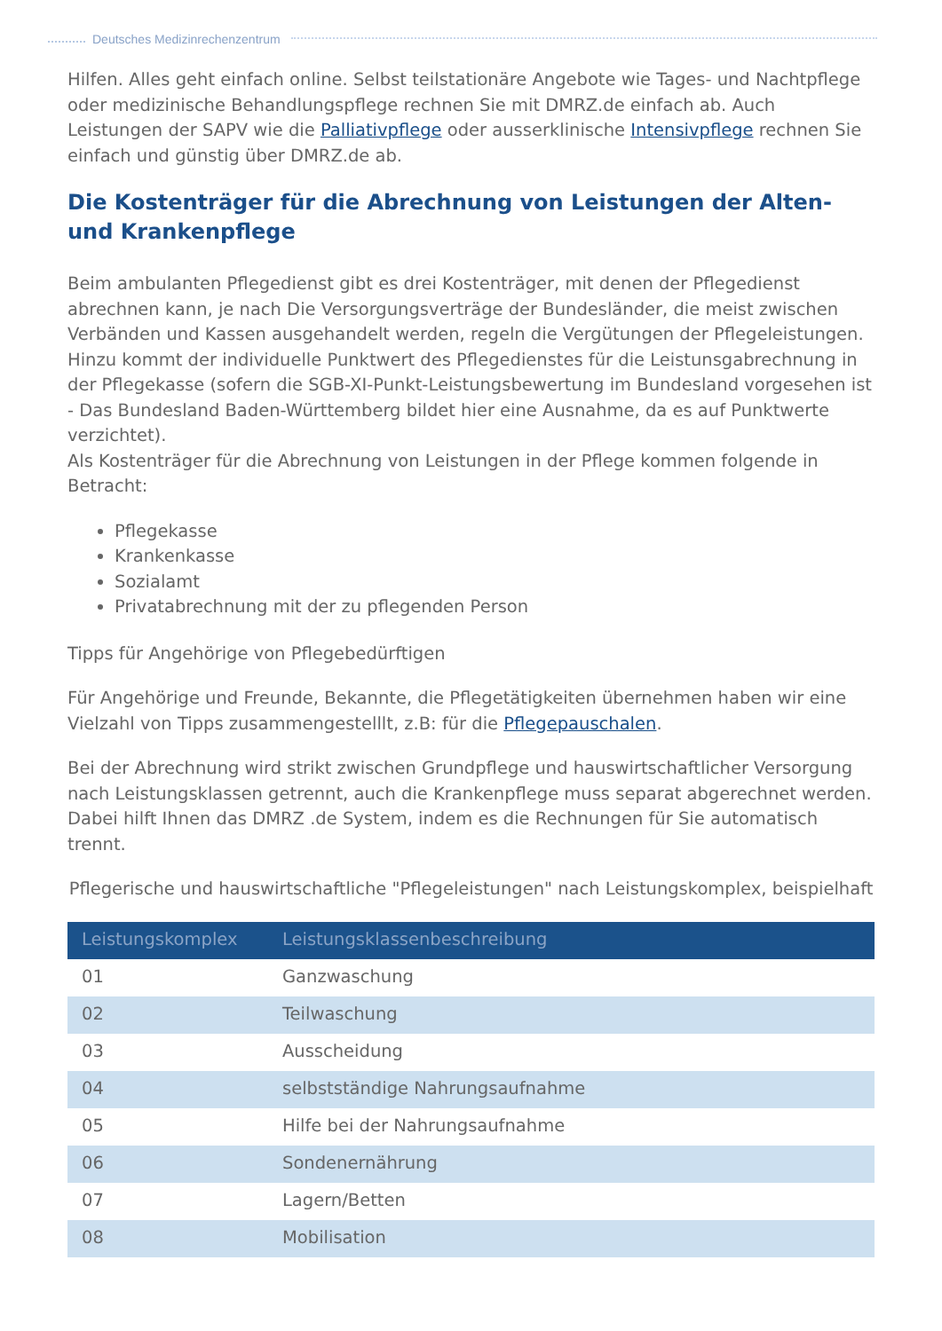Deutsches Medizinrechenzentrum
Hilfen. Alles geht einfach online. Selbst teilstationäre Angebote wie Tages- und Nachtpflege oder medizinische Behandlungspflege rechnen Sie mit DMRZ.de einfach ab. Auch Leistungen der SAPV wie die Palliativpflege oder ausserklinische Intensivpflege rechnen Sie einfach und günstig über DMRZ.de ab.
Die Kostenträger für die Abrechnung von Leistungen der Alten- und Krankenpflege
Beim ambulanten Pflegedienst gibt es drei Kostenträger, mit denen der Pflegedienst abrechnen kann, je nach Die Versorgungsverträge der Bundesländer, die meist zwischen Verbänden und Kassen ausgehandelt werden, regeln die Vergütungen der Pflegeleistungen. Hinzu kommt der individuelle Punktwert des Pflegedienstes für die Leistunsgabrechnung in der Pflegekasse (sofern die SGB-XI-Punkt-Leistungsbewertung im Bundesland vorgesehen ist - Das Bundesland Baden-Württemberg bildet hier eine Ausnahme, da es auf Punktwerte verzichtet).
Als Kostenträger für die Abrechnung von Leistungen in der Pflege kommen folgende in Betracht:
Pflegekasse
Krankenkasse
Sozialamt
Privatabrechnung mit der zu pflegenden Person
Tipps für Angehörige von Pflegebedürftigen
Für Angehörige und Freunde, Bekannte, die Pflegetätigkeiten übernehmen haben wir eine Vielzahl von Tipps zusammengestelllt, z.B: für die Pflegepauschalen.
Bei der Abrechnung wird strikt zwischen Grundpflege und hauswirtschaftlicher Versorgung nach Leistungsklassen getrennt, auch die Krankenpflege muss separat abgerechnet werden. Dabei hilft Ihnen das DMRZ .de System, indem es die Rechnungen für Sie automatisch trennt.
Pflegerische und hauswirtschaftliche "Pflegeleistungen" nach Leistungskomplex, beispielhaft
| Leistungskomplex | Leistungsklassenbeschreibung |
| --- | --- |
| 01 | Ganzwaschung |
| 02 | Teilwaschung |
| 03 | Ausscheidung |
| 04 | selbstständige Nahrungsaufnahme |
| 05 | Hilfe bei der Nahrungsaufnahme |
| 06 | Sondenernährung |
| 07 | Lagern/Betten |
| 08 | Mobilisation |